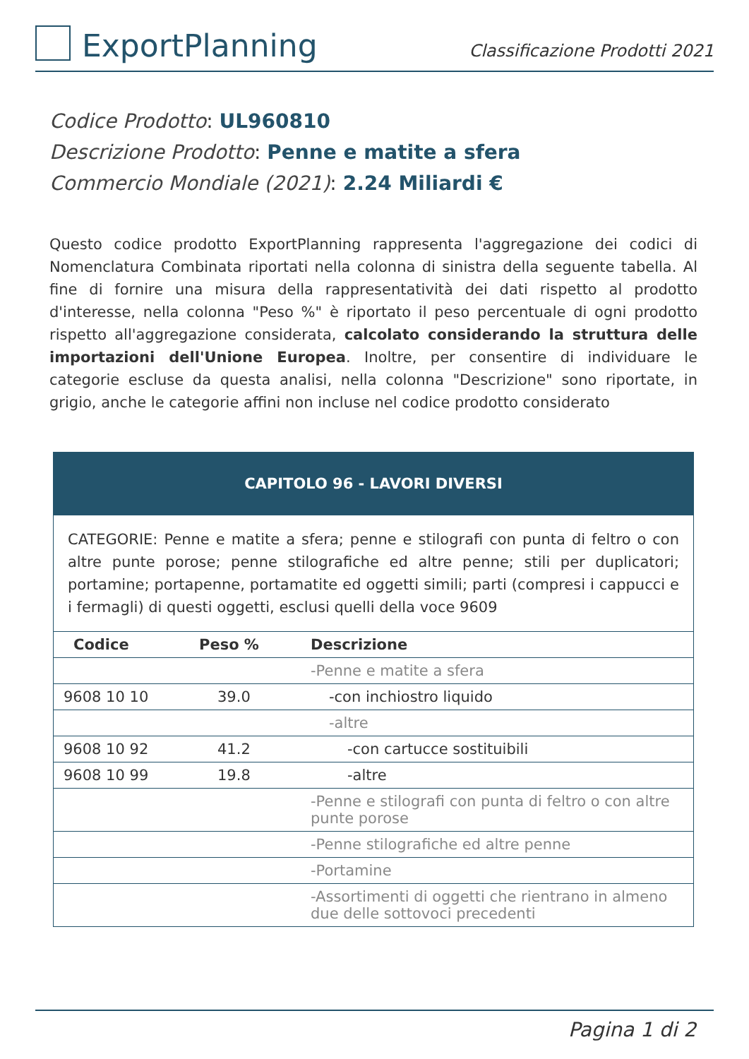ExportPlanning
Classificazione Prodotti 2021
Codice Prodotto: UL960810
Descrizione Prodotto: Penne e matite a sfera
Commercio Mondiale (2021): 2.24 Miliardi €
Questo codice prodotto ExportPlanning rappresenta l'aggregazione dei codici di Nomenclatura Combinata riportati nella colonna di sinistra della seguente tabella. Al fine di fornire una misura della rappresentatività dei dati rispetto al prodotto d'interesse, nella colonna "Peso %" è riportato il peso percentuale di ogni prodotto rispetto all'aggregazione considerata, calcolato considerando la struttura delle importazioni dell'Unione Europea. Inoltre, per consentire di individuare le categorie escluse da questa analisi, nella colonna "Descrizione" sono riportate, in grigio, anche le categorie affini non incluse nel codice prodotto considerato
| CAPITOLO 96 - LAVORI DIVERSI | | |
| --- | --- | --- |
| CATEGORIE: Penne e matite a sfera; penne e stilografi con punta di feltro o con altre punte porose; penne stilografiche ed altre penne; stili per duplicatori; portamine; portapenne, portamatite ed oggetti simili; parti (compresi i cappucci e i fermagli) di questi oggetti, esclusi quelli della voce 9609 | | |
| Codice | Peso % | Descrizione |
| | | -Penne e matite a sfera |
| 9608 10 10 | 39.0 | -con inchiostro liquido |
| | | -altre |
| 9608 10 92 | 41.2 | -con cartucce sostituibili |
| 9608 10 99 | 19.8 | -altre |
| | | -Penne e stilografi con punta di feltro o con altre punte porose |
| | | -Penne stilografiche ed altre penne |
| | | -Portamine |
| | | -Assortimenti di oggetti che rientrano in almeno due delle sottovoci precedenti |
Pagina 1 di 2